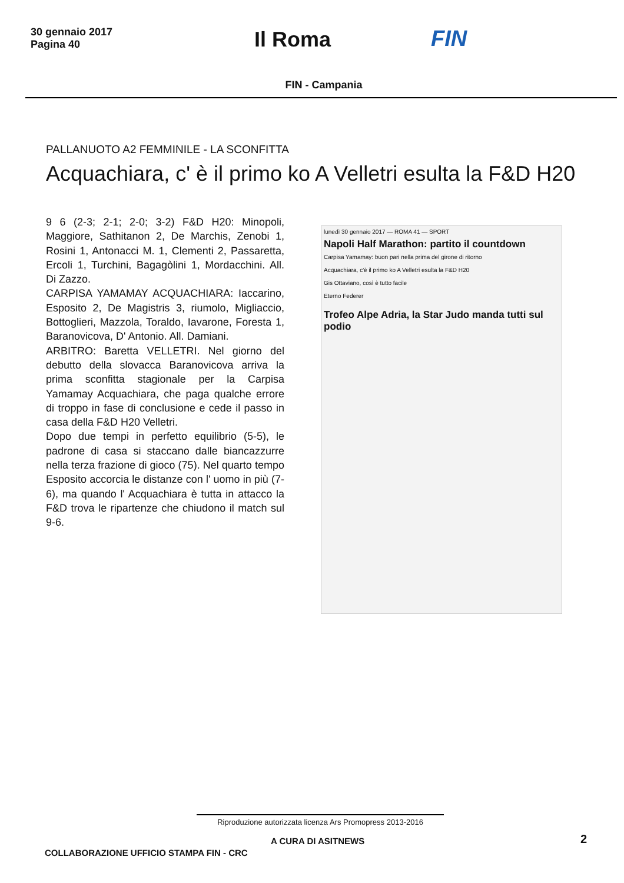30 gennaio 2017
Pagina 40
Il Roma FIN
FIN - Campania
PALLANUOTO A2 FEMMINILE - LA SCONFITTA
Acquachiara, c' è il primo ko A Velletri esulta la F&D H20
9 6 (2-3; 2-1; 2-0; 3-2) F&D H20: Minopoli, Maggiore, Sathitanon 2, De Marchis, Zenobi 1, Rosini 1, Antonacci M. 1, Clementi 2, Passaretta, Ercoli 1, Turchini, Bagagòlini 1, Mordacchini. All. Di Zazzo.
CARPISA YAMAMAY ACQUACHIARA: Iaccarino, Esposito 2, De Magistris 3, riumolo, Migliaccio, Bottoglieri, Mazzola, Toraldo, Iavarone, Foresta 1, Baranovicova, D' Antonio. All. Damiani.
ARBITRO: Baretta VELLETRI. Nel giorno del debutto della slovacca Baranovicova arriva la prima sconfitta stagionale per la Carpisa Yamamay Acquachiara, che paga qualche errore di troppo in fase di conclusione e cede il passo in casa della F&D H20 Velletri.
Dopo due tempi in perfetto equilibrio (5-5), le padrone di casa si staccano dalle biancazzurre nella terza frazione di gioco (75). Nel quarto tempo Esposito accorcia le distanze con l' uomo in più (7-6), ma quando l' Acquachiara è tutta in attacco la F&D trova le ripartenze che chiudono il match sul 9-6.
lunedì 30 gennaio 2017 — ROMA 41 — SPORT
Napoli Half Marathon: partito il countdown
Carpisa Yamamay: buon pari nella prima del girone di ritorno
Acquachiara, c'è il primo ko A Velletri esulta la F&D H20
Gis Ottaviano, così è tutto facile
Eterno Federer
Trofeo Alpe Adria, la Star Judo manda tutti sul podio
Riproduzione autorizzata licenza Ars Promopress 2013-2016
A CURA DI ASITNEWS 2
COLLABORAZIONE UFFICIO STAMPA FIN - CRC